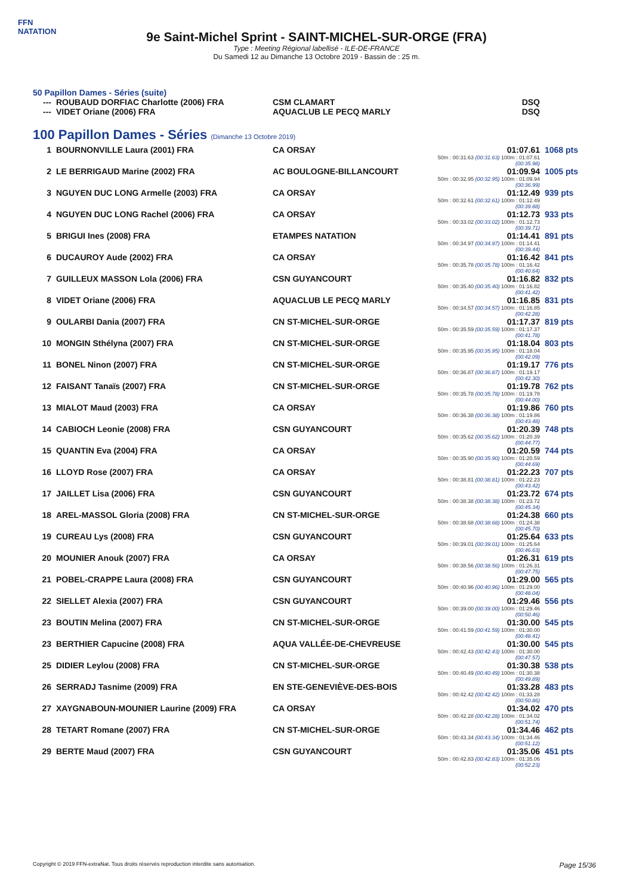FFN
NATATION
9e Saint-Michel Sprint - SAINT-MICHEL-SUR-ORGE (FRA)
Type : Meeting Régional labellisé - ILE-DE-FRANCE
Du Samedi 12 au Dimanche 13 Octobre 2019 - Bassin de : 25 m.
50 Papillon Dames - Séries (suite)
| --- | ROUBAUD DORFIAC Charlotte (2006) FRA | CSM CLAMART | DSQ |
| --- | VIDET Oriane (2006) FRA | AQUACLUB LE PECQ MARLY | DSQ |
100 Papillon Dames - Séries (Dimanche 13 Octobre 2019)
| 1 | BOURNONVILLE Laura (2001) FRA | CA ORSAY | 01:07.61 50m : 00:31.63 (00:31.63) 100m : 01:07.61 (00:35.98) | 1068 pts |
| 2 | LE BERRIGAUD Marine (2002) FRA | AC BOULOGNE-BILLANCOURT | 01:09.94 50m : 00:32.95 (00:32.95) 100m : 01:09.94 (00:36.99) | 1005 pts |
| 3 | NGUYEN DUC LONG Armelle (2003) FRA | CA ORSAY | 01:12.49 50m : 00:32.61 (00:32.61) 100m : 01:12.49 (00:39.88) | 939 pts |
| 4 | NGUYEN DUC LONG Rachel (2006) FRA | CA ORSAY | 01:12.73 50m : 00:33.02 (00:33.02) 100m : 01:12.73 (00:39.71) | 933 pts |
| 5 | BRIGUI Ines (2008) FRA | ETAMPES NATATION | 01:14.41 50m : 00:34.97 (00:34.97) 100m : 01:14.41 (00:39.44) | 891 pts |
| 6 | DUCAUROY Aude (2002) FRA | CA ORSAY | 01:16.42 50m : 00:35.78 (00:35.78) 100m : 01:16.42 (00:40.64) | 841 pts |
| 7 | GUILLEUX MASSON Lola (2006) FRA | CSN GUYANCOURT | 01:16.82 50m : 00:35.40 (00:35.40) 100m : 01:16.82 (00:41.42) | 832 pts |
| 8 | VIDET Oriane (2006) FRA | AQUACLUB LE PECQ MARLY | 01:16.85 50m : 00:34.57 (00:34.57) 100m : 01:16.85 (00:42.28) | 831 pts |
| 9 | OULARBI Dania (2007) FRA | CN ST-MICHEL-SUR-ORGE | 01:17.37 50m : 00:35.59 (00:35.59) 100m : 01:17.37 (00:41.78) | 819 pts |
| 10 | MONGIN Sthélyna (2007) FRA | CN ST-MICHEL-SUR-ORGE | 01:18.04 50m : 00:35.95 (00:35.95) 100m : 01:18.04 (00:42.09) | 803 pts |
| 11 | BONEL Ninon (2007) FRA | CN ST-MICHEL-SUR-ORGE | 01:19.17 50m : 00:36.87 (00:36.87) 100m : 01:19.17 (00:42.30) | 776 pts |
| 12 | FAISANT Tanaïs (2007) FRA | CN ST-MICHEL-SUR-ORGE | 01:19.78 50m : 00:35.78 (00:35.78) 100m : 01:19.78 (00:44.00) | 762 pts |
| 13 | MIALOT Maud (2003) FRA | CA ORSAY | 01:19.86 50m : 00:36.38 (00:36.38) 100m : 01:19.86 (00:43.48) | 760 pts |
| 14 | CABIOCH Leonie (2008) FRA | CSN GUYANCOURT | 01:20.39 50m : 00:35.62 (00:35.62) 100m : 01:20.39 (00:44.77) | 748 pts |
| 15 | QUANTIN Eva (2004) FRA | CA ORSAY | 01:20.59 50m : 00:35.90 (00:35.90) 100m : 01:20.59 (00:44.69) | 744 pts |
| 16 | LLOYD Rose (2007) FRA | CA ORSAY | 01:22.23 50m : 00:38.81 (00:38.81) 100m : 01:22.23 (00:43.42) | 707 pts |
| 17 | JAILLET Lisa (2006) FRA | CSN GUYANCOURT | 01:23.72 50m : 00:38.38 (00:38.38) 100m : 01:23.72 (00:45.34) | 674 pts |
| 18 | AREL-MASSOL Gloria (2008) FRA | CN ST-MICHEL-SUR-ORGE | 01:24.38 50m : 00:38.68 (00:38.68) 100m : 01:24.38 (00:45.70) | 660 pts |
| 19 | CUREAU Lys (2008) FRA | CSN GUYANCOURT | 01:25.64 50m : 00:39.01 (00:39.01) 100m : 01:25.64 (00:46.63) | 633 pts |
| 20 | MOUNIER Anouk (2007) FRA | CA ORSAY | 01:26.31 50m : 00:38.56 (00:38.56) 100m : 01:26.31 (00:47.75) | 619 pts |
| 21 | POBEL-CRAPPE Laura (2008) FRA | CSN GUYANCOURT | 01:29.00 50m : 00:40.96 (00:40.96) 100m : 01:29.00 (00:48.04) | 565 pts |
| 22 | SIELLET Alexia (2007) FRA | CSN GUYANCOURT | 01:29.46 50m : 00:39.00 (00:39.00) 100m : 01:29.46 (00:50.46) | 556 pts |
| 23 | BOUTIN Melina (2007) FRA | CN ST-MICHEL-SUR-ORGE | 01:30.00 50m : 00:41.59 (00:41.59) 100m : 01:30.00 (00:48.41) | 545 pts |
| 23 | BERTHIER Capucine (2008) FRA | AQUA VALLÉE-DE-CHEVREUSE | 01:30.00 50m : 00:42.43 (00:42.43) 100m : 01:30.00 (00:47.57) | 545 pts |
| 25 | DIDIER Leylou (2008) FRA | CN ST-MICHEL-SUR-ORGE | 01:30.38 50m : 00:40.49 (00:40.49) 100m : 01:30.38 (00:49.89) | 538 pts |
| 26 | SERRADJ Tasnime (2009) FRA | EN STE-GENEVIÈVE-DES-BOIS | 01:33.28 50m : 00:42.42 (00:42.42) 100m : 01:33.28 (00:50.86) | 483 pts |
| 27 | XAYGNABOUN-MOUNIER Laurine (2009) FRA | CA ORSAY | 01:34.02 50m : 00:42.28 (00:42.28) 100m : 01:34.02 (00:51.74) | 470 pts |
| 28 | TETART Romane (2007) FRA | CN ST-MICHEL-SUR-ORGE | 01:34.46 50m : 00:43.34 (00:43.34) 100m : 01:34.46 (00:51.12) | 462 pts |
| 29 | BERTE Maud (2007) FRA | CSN GUYANCOURT | 01:35.06 50m : 00:42.83 (00:42.83) 100m : 01:35.06 (00:52.23) | 451 pts |
Copyright © 2019 FFN-extraNat. Tous droits réservés reproduction interdite sans autorisation. Page 15/36